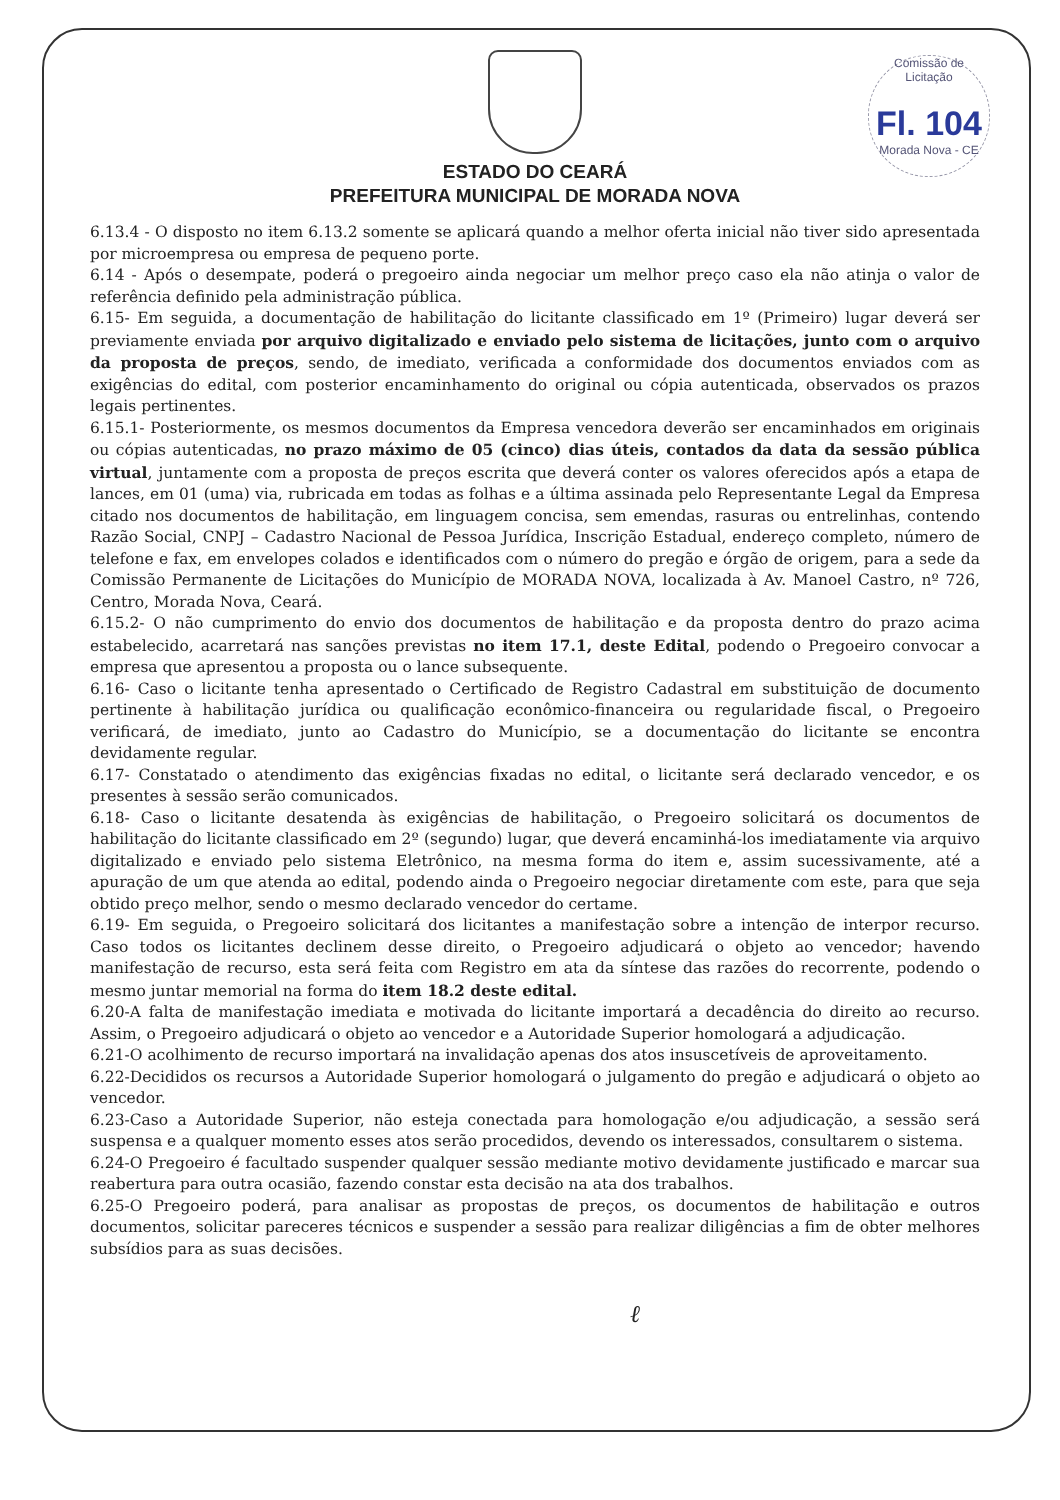Comissão de Licitação
Fl. 104
Morada Nova - CE
ESTADO DO CEARÁ
PREFEITURA MUNICIPAL DE MORADA NOVA
6.13.4 - O disposto no item 6.13.2 somente se aplicará quando a melhor oferta inicial não tiver sido apresentada por microempresa ou empresa de pequeno porte.
6.14 - Após o desempate, poderá o pregoeiro ainda negociar um melhor preço caso ela não atinja o valor de referência definido pela administração pública.
6.15- Em seguida, a documentação de habilitação do licitante classificado em 1º (Primeiro) lugar deverá ser previamente enviada por arquivo digitalizado e enviado pelo sistema de licitações, junto com o arquivo da proposta de preços, sendo, de imediato, verificada a conformidade dos documentos enviados com as exigências do edital, com posterior encaminhamento do original ou cópia autenticada, observados os prazos legais pertinentes.
6.15.1- Posteriormente, os mesmos documentos da Empresa vencedora deverão ser encaminhados em originais ou cópias autenticadas, no prazo máximo de 05 (cinco) dias úteis, contados da data da sessão pública virtual, juntamente com a proposta de preços escrita que deverá conter os valores oferecidos após a etapa de lances, em 01 (uma) via, rubricada em todas as folhas e a última assinada pelo Representante Legal da Empresa citado nos documentos de habilitação, em linguagem concisa, sem emendas, rasuras ou entrelinhas, contendo Razão Social, CNPJ – Cadastro Nacional de Pessoa Jurídica, Inscrição Estadual, endereço completo, número de telefone e fax, em envelopes colados e identificados com o número do pregão e órgão de origem, para a sede da Comissão Permanente de Licitações do Município de MORADA NOVA, localizada à Av. Manoel Castro, nº 726, Centro, Morada Nova, Ceará.
6.15.2- O não cumprimento do envio dos documentos de habilitação e da proposta dentro do prazo acima estabelecido, acarretará nas sanções previstas no item 17.1, deste Edital, podendo o Pregoeiro convocar a empresa que apresentou a proposta ou o lance subsequente.
6.16- Caso o licitante tenha apresentado o Certificado de Registro Cadastral em substituição de documento pertinente à habilitação jurídica ou qualificação econômico-financeira ou regularidade fiscal, o Pregoeiro verificará, de imediato, junto ao Cadastro do Município, se a documentação do licitante se encontra devidamente regular.
6.17- Constatado o atendimento das exigências fixadas no edital, o licitante será declarado vencedor, e os presentes à sessão serão comunicados.
6.18- Caso o licitante desatenda às exigências de habilitação, o Pregoeiro solicitará os documentos de habilitação do licitante classificado em 2º (segundo) lugar, que deverá encaminhá-los imediatamente via arquivo digitalizado e enviado pelo sistema Eletrônico, na mesma forma do item e, assim sucessivamente, até a apuração de um que atenda ao edital, podendo ainda o Pregoeiro negociar diretamente com este, para que seja obtido preço melhor, sendo o mesmo declarado vencedor do certame.
6.19- Em seguida, o Pregoeiro solicitará dos licitantes a manifestação sobre a intenção de interpor recurso. Caso todos os licitantes declinem desse direito, o Pregoeiro adjudicará o objeto ao vencedor; havendo manifestação de recurso, esta será feita com Registro em ata da síntese das razões do recorrente, podendo o mesmo juntar memorial na forma do item 18.2 deste edital.
6.20-A falta de manifestação imediata e motivada do licitante importará a decadência do direito ao recurso. Assim, o Pregoeiro adjudicará o objeto ao vencedor e a Autoridade Superior homologará a adjudicação.
6.21-O acolhimento de recurso importará na invalidação apenas dos atos insuscetíveis de aproveitamento.
6.22-Decididos os recursos a Autoridade Superior homologará o julgamento do pregão e adjudicará o objeto ao vencedor.
6.23-Caso a Autoridade Superior, não esteja conectada para homologação e/ou adjudicação, a sessão será suspensa e a qualquer momento esses atos serão procedidos, devendo os interessados, consultarem o sistema.
6.24-O Pregoeiro é facultado suspender qualquer sessão mediante motivo devidamente justificado e marcar sua reabertura para outra ocasião, fazendo constar esta decisão na ata dos trabalhos.
6.25-O Pregoeiro poderá, para analisar as propostas de preços, os documentos de habilitação e outros documentos, solicitar pareceres técnicos e suspender a sessão para realizar diligências a fim de obter melhores subsídios para as suas decisões.
ℓ